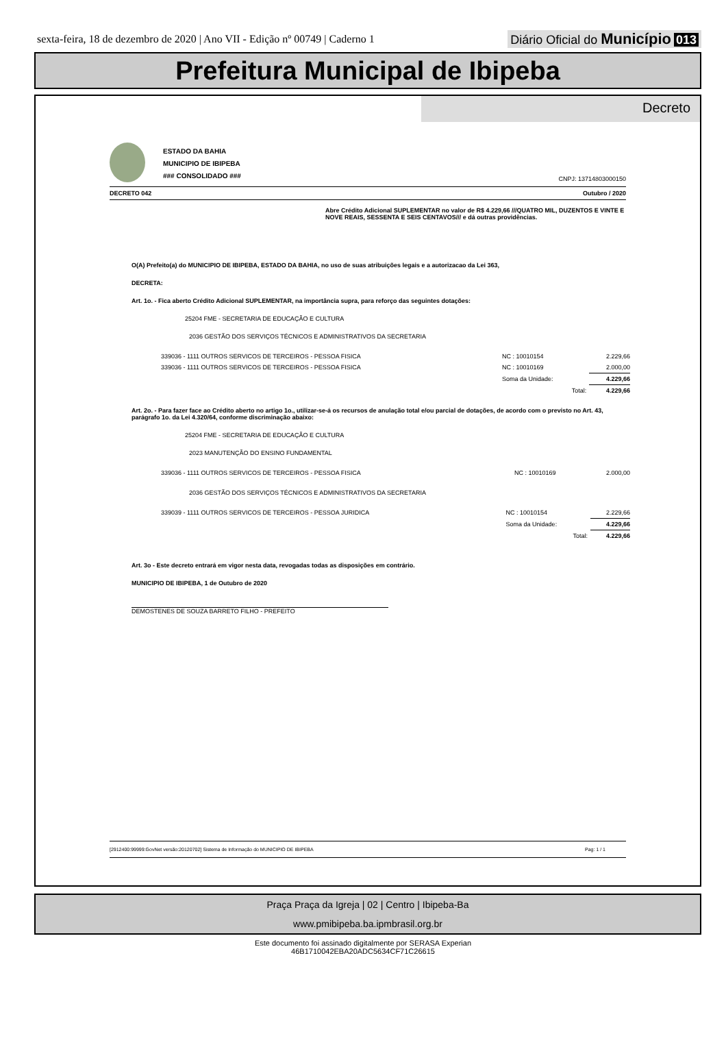sexta-feira, 18 de dezembro de 2020 | Ano VII - Edição nº 00749 | Caderno 1
Diário Oficial do Município 013
Prefeitura Municipal de Ibipeba
Decreto
ESTADO DA BAHIA
MUNICIPIO DE IBIPEBA
### CONSOLIDADO ###
CNPJ: 13714803000150
DECRETO 042 Outubro / 2020
Abre Crédito Adicional SUPLEMENTAR no valor de R$ 4.229,66 ///QUATRO MIL, DUZENTOS E VINTE E NOVE REAIS, SESSENTA E SEIS CENTAVOS/// e dá outras providências.
O(A) Prefeito(a) do MUNICIPIO DE IBIPEBA, ESTADO DA BAHIA, no uso de suas atribuições legais e a autorizacao da Lei 363,
DECRETA:
Art. 1o. - Fica aberto Crédito Adicional SUPLEMENTAR, na importância supra, para reforço das seguintes dotações:
25204 FME - SECRETARIA DE EDUCAÇÃO E CULTURA
2036 GESTÃO DOS SERVIÇOS TÉCNICOS E ADMINISTRATIVOS DA SECRETARIA
| 339036 - 1111 OUTROS SERVICOS DE TERCEIROS - PESSOA FISICA | NC : 10010154 | 2.229,66 |
| 339036 - 1111 OUTROS SERVICOS DE TERCEIROS - PESSOA FISICA | NC : 10010169 | 2.000,00 |
| | Soma da Unidade: | 4.229,66 |
| | Total: | 4.229,66 |
Art. 2o. - Para fazer face ao Crédito aberto no artigo 1o., utilizar-se-á os recursos de anulação total e/ou parcial de dotações, de acordo com o previsto no Art. 43, parágrafo 1o. da Lei 4.320/64, conforme discriminação abaixo:
25204 FME - SECRETARIA DE EDUCAÇÃO E CULTURA
2023 MANUTENÇÃO DO ENSINO FUNDAMENTAL
| 339036 - 1111 OUTROS SERVICOS DE TERCEIROS - PESSOA FISICA | NC : 10010169 | 2.000,00 |
2036 GESTÃO DOS SERVIÇOS TÉCNICOS E ADMINISTRATIVOS DA SECRETARIA
| 339039 - 1111 OUTROS SERVICOS DE TERCEIROS - PESSOA JURIDICA | NC : 10010154 | 2.229,66 |
| | Soma da Unidade: | 4.229,66 |
| | Total: | 4.229,66 |
Art. 3o - Este decreto entrará em vigor nesta data, revogadas todas as disposições em contrário.
MUNICIPIO DE IBIPEBA, 1 de Outubro de 2020
DEMOSTENES DE SOUZA BARRETO FILHO - PREFEITO
[2912400:99999:GovNet versão:20120702] Sistema de Informação do MUNICIPIO DE IBIPEBA Pag: 1 / 1
Praça Praça da Igreja | 02 | Centro | Ibipeba-Ba
www.pmibipeba.ba.ipmbrasil.org.br
Este documento foi assinado digitalmente por SERASA Experian
46B1710042EBA20ADC5634CF71C26615